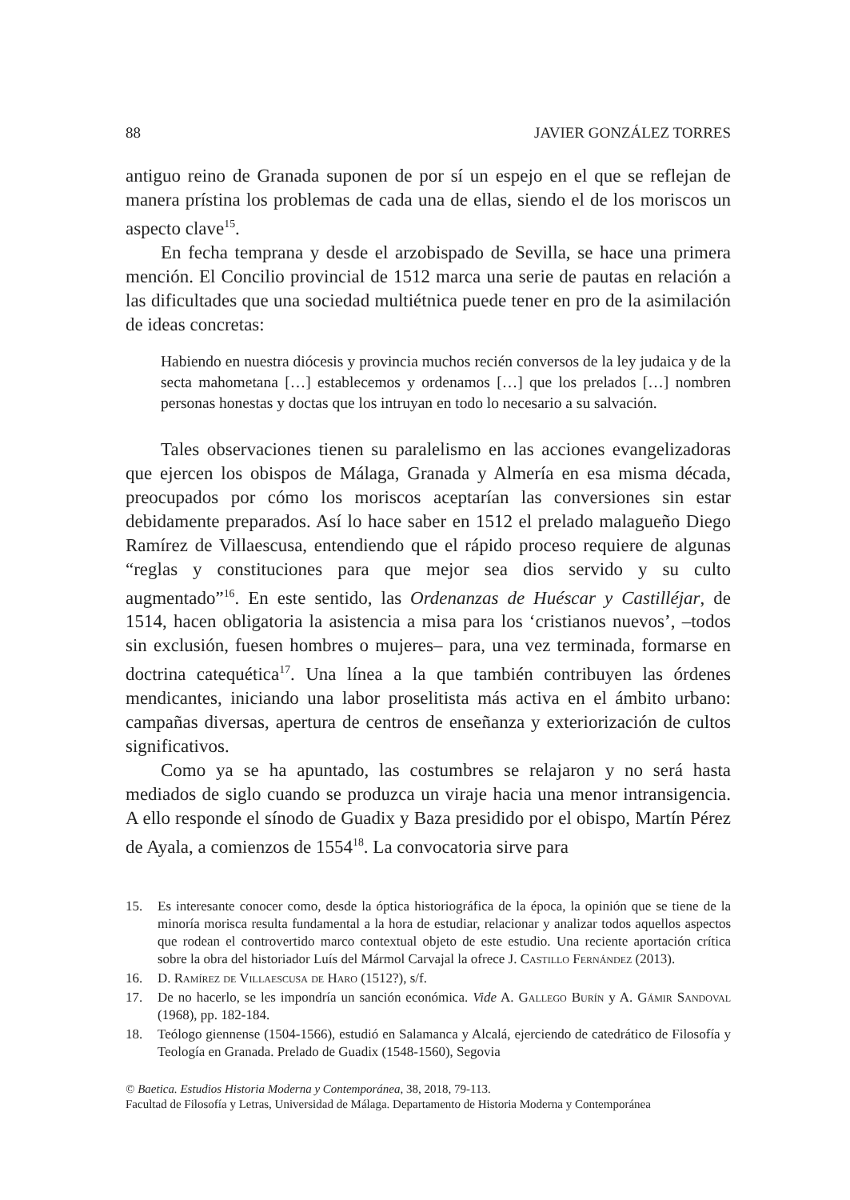88 JAVIER GONZÁLEZ TORRES
antiguo reino de Granada suponen de por sí un espejo en el que se reflejan de manera prístina los problemas de cada una de ellas, siendo el de los moriscos un aspecto clave<sup>15</sup>.
En fecha temprana y desde el arzobispado de Sevilla, se hace una primera mención. El Concilio provincial de 1512 marca una serie de pautas en relación a las dificultades que una sociedad multiétnica puede tener en pro de la asimilación de ideas concretas:
Habiendo en nuestra diócesis y provincia muchos recién conversos de la ley judaica y de la secta mahometana […] establecemos y ordenamos […] que los prelados […] nombren personas honestas y doctas que los intruyan en todo lo necesario a su salvación.
Tales observaciones tienen su paralelismo en las acciones evangelizadoras que ejercen los obispos de Málaga, Granada y Almería en esa misma década, preocupados por cómo los moriscos aceptarían las conversiones sin estar debidamente preparados. Así lo hace saber en 1512 el prelado malagueño Diego Ramírez de Villaescusa, entendiendo que el rápido proceso requiere de algunas “reglas y constituciones para que mejor sea dios servido y su culto augmentado”<sup>16</sup>. En este sentido, las Ordenanzas de Huéscar y Castilléjar, de 1514, hacen obligatoria la asistencia a misa para los ‘cristianos nuevos’, –todos sin exclusión, fuesen hombres o mujeres– para, una vez terminada, formarse en doctrina catequética<sup>17</sup>. Una línea a la que también contribuyen las órdenes mendicantes, iniciando una labor proselitista más activa en el ámbito urbano: campañas diversas, apertura de centros de enseñanza y exteriorización de cultos significativos.
Como ya se ha apuntado, las costumbres se relajaron y no será hasta mediados de siglo cuando se produzca un viraje hacia una menor intransigencia. A ello responde el sínodo de Guadix y Baza presidido por el obispo, Martín Pérez de Ayala, a comienzos de 1554<sup>18</sup>. La convocatoria sirve para
15. Es interesante conocer como, desde la óptica historiográfica de la época, la opinión que se tiene de la minoría morisca resulta fundamental a la hora de estudiar, relacionar y analizar todos aquellos aspectos que rodean el controvertido marco contextual objeto de este estudio. Una reciente aportación crítica sobre la obra del historiador Luís del Mármol Carvajal la ofrece J. Castillo Fernández (2013).
16. D. Ramírez de Villaescusa de Haro (1512?), s/f.
17. De no hacerlo, se les impondría un sanción económica. Vide A. Gallego Burín y A. Gámir Sandoval (1968), pp. 182-184.
18. Teólogo giennense (1504-1566), estudió en Salamanca y Alcalá, ejerciendo de catedrático de Filosofía y Teología en Granada. Prelado de Guadix (1548-1560), Segovia
© Baetica. Estudios Historia Moderna y Contemporánea, 38, 2018, 79-113.
Facultad de Filosofía y Letras, Universidad de Málaga. Departamento de Historia Moderna y Contemporánea